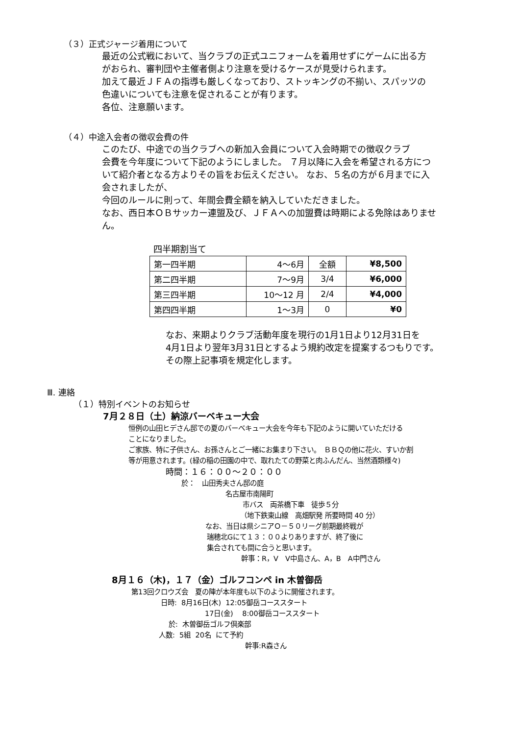（３）正式ジャージ着用について
最近の公式戦において、当クラブの正式ユニフォームを着用せずにゲームに出る方
がおられ、審判団や主催者側より注意を受けるケースが見受けられます。
加えて最近ＪＦＡの指導も厳しくなっており、ストッキングの不揃い、スパッツの
色違いについても注意を促されることが有ります。
各位、注意願います。
（４）中途入会者の徴収会費の件
このたび、中途での当クラブへの新加入会員について入会時期での徴収クラブ
会費を今年度について下記のようにしました。 ７月以降に入会を希望される方につ
いて紹介者となる方よりその旨をお伝えください。 なお、５名の方が６月までに入
会されましたが、
今回のルールに則って、年間会費全額を納入していただきました。
なお、西日本ＯＢサッカー連盟及び、ＪＦＡへの加盟費は時期による免除はありませ
ん。
四半期割当て
| 第一四半期 | 4〜6月 | 全額 | ¥8,500 |
| 第二四半期 | 7〜9月 | 3/4 | ¥6,000 |
| 第三四半期 | 10〜12 月 | 2/4 | ¥4,000 |
| 第四四半期 | 1〜3月 | 0 | ¥0 |
なお、来期よりクラブ活動年度を現行の1月1日より12月31日を
4月1日より翌年3月31日とするよう規約改定を提案するつもりです。
その際上記事項を規定化します。
Ⅲ. 連絡
（１）特別イベントのお知らせ
7月２８日（土）納涼バーベキュー大会
恒例の山田ヒデさん邸での夏のバーベキュー大会を今年も下記のように開いていただける
ことになりました。
ご家族、特に子供さん、お孫さんとご一緒にお集まり下さい。　ＢＢＱの他に花火、すいか割
等が用意されます。(緑の稲の田園の中で、取れたての野菜と肉ふんだん、当然酒類様々)
時間：１６：００〜２０：００
於：　山田秀夫さん邸の庭
名古屋市南陽町
市バス　両茶橋下車　徒歩５分
（地下鉄東山線　高畑駅発 所要時間 40 分）
なお、当日は県シニアＯ－５０リーグ前期最終戦が
瑞穂北Gにて１３：００よりありますが、終了後に
集合されても間に合うと思います。
幹事：R，V　V中島さん、A，B　A中門さん
8月１６（木)，１７（金）ゴルフコンペ in 木曽御岳
第13回クロウズ会　夏の陣が本年度も以下のように開催されます。
日時: 8月16日(木) 12:05御岳コーススタート
17日(金) 8:00御岳コーススタート
於: 木曽御岳ゴルフ倶楽部
人数: 5組 20名 にて予約
幹事:R森さん